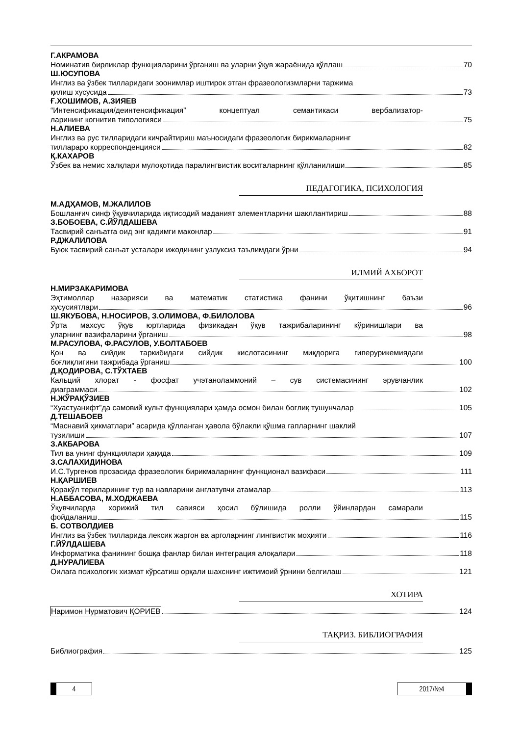Г.АКРАМОВА
Номинатив бирликлар функцияларини ўрганиш ва уларни ўқув жараёнида қўллаш 70
Ш.ЮСУПОВА
Инглиз ва ўзбек тилларидаги зоонимлар иштирок этган фразеологизмларни таржима
қилиш хусусида 73
Ғ.ХОШИМОВ, А.ЗИЯЕВ
“Интенсификация/деинтенсификация” концептуал семантикаси вербализатор-
ларининг когнитив типологияси 75
Н.АЛИЕВА
Инглиз ва рус тилларидаги кичрайтириш маъносидаги фразеологик бирикмаларнинг
тилларaро корреспонденцияси 82
Қ.КАХАРОВ
Ўзбек ва немис халқлари мулоқотида паралингвистик воситаларнинг қўлланилиши 85
ПЕДАГОГИКА, ПСИХОЛОГИЯ
М.АДҲАМОВ, М.ЖАЛИЛОВ
Бошланғич синф ўқувчиларида иқтисодий маданият элементларини шакллантириш 88
З.БОБОЕВА, С.ЙЎЛДАШЕВА
Тасвирий санъатга оид энг қадимги маконлар 91
Р.ДЖАЛИЛОВА
Буюк тасвирий санъат усталари ижодининг узлуксиз таълимдаги ўрни 94
ИЛМИЙ АХБОРОТ
Н.МИРЗАКАРИМОВА
Эҳтимоллар назарияси ва математик статистика фанини ўқитишнинг баъзи
хусусиятлари 96
Ш.ЯКУБОВА, Н.НОСИРОВ, З.ОЛИМОВА, Ф.БИЛОЛОВА
Ўрта махсус ўқув юртларида физикадан ўқув тажрибаларининг кўринишлари ва
уларнинг вазифаларини ўрганиш 98
М.РАСУЛОВА, Ф.РАСУЛОВ, У.БОЛТАБОЕВ
Қон ва сийдик таркибидаги сийдик кислотасининг миқдорига гиперурикемиядаги
боғлиқлигини тажрибада ўрганиш 100
Д.ҚОДИРОВА, С.ТЎХТАЕВ
Кальций хлорат - фосфат учэтаноламмоний – сув системасининг эрувчанлик
диаграммаси 102
Н.ЖЎРАҚЎЗИЕВ
“Хуастуанифт”да самовий культ функциялари ҳамда осмон билан боғлиқ тушунчалар 105
Д.ТЕШАБОЕВ
“Маснавий ҳикматлари” асарида қўлланган ҳавола бўлакли қўшма гапларнинг шаклий
тузилиши 107
З.АКБАРОВА
Тил ва унинг функциялари ҳақида 109
З.САЛАХИДИНОВА
И.С.Тургенов прозасида фразеологик бирикмаларнинг функционал вазифаси 111
Н.ҚАРШИЕВ
Қоракўл териларининг тур ва навларини англатувчи атамалар 113
Н.АББАСОВА, М.ХОДЖАЕВА
Ўқувчиларда хорижий тил савияси ҳосил бўлишида ролли ўйинлардан самарали
фойдаланиш 115
Б. СОТВОЛДИЕВ
Инглиз ва ўзбек тилларида лексик жаргон ва арголарнинг лингвистик моҳияти 116
Г.ЙЎЛДАШЕВА
Информатика фанининг бошқа фанлар билан интеграция алоқалари 118
Д.НУРАЛИЕВА
Оилага психологик хизмат кўрсатиш орқали шахснинг ижтимоий ўрнини белгилаш 121
ХОТИРА
Наримон Нурматович ҚОРИЕВ 124
ТАҚРИЗ. БИБЛИОГРАФИЯ
Библиография 125
4 2017/№4